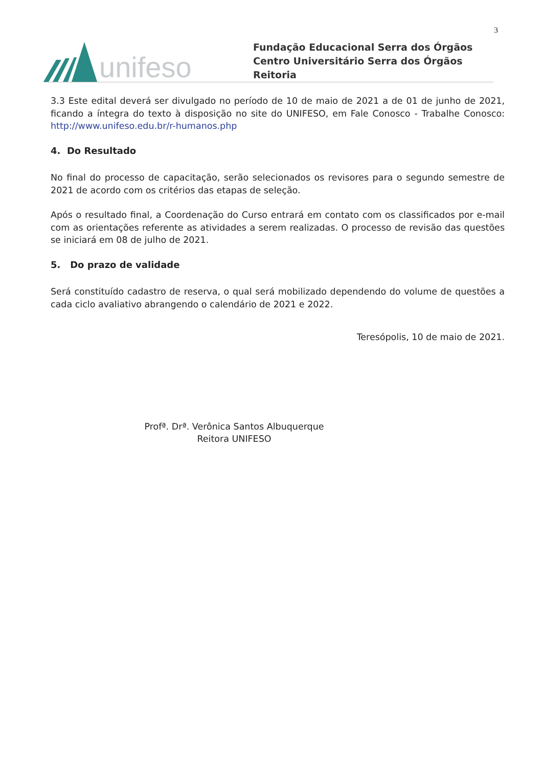3
unifeso
Fundação Educacional Serra dos Órgãos
Centro Universitário Serra dos Órgãos
Reitoria
3.3 Este edital deverá ser divulgado no período de 10 de maio de 2021 a de 01 de junho de 2021, ficando a íntegra do texto à disposição no site do UNIFESO, em Fale Conosco - Trabalhe Conosco: http://www.unifeso.edu.br/r-humanos.php
4. Do Resultado
No final do processo de capacitação, serão selecionados os revisores para o segundo semestre de 2021 de acordo com os critérios das etapas de seleção.
Após o resultado final, a Coordenação do Curso entrará em contato com os classificados por e-mail com as orientações referente as atividades a serem realizadas. O processo de revisão das questões se iniciará em 08 de julho de 2021.
5. Do prazo de validade
Será constituído cadastro de reserva, o qual será mobilizado dependendo do volume de questões a cada ciclo avaliativo abrangendo o calendário de 2021 e 2022.
Teresópolis, 10 de maio de 2021.
Profª. Drª. Verônica Santos Albuquerque
Reitora UNIFESO